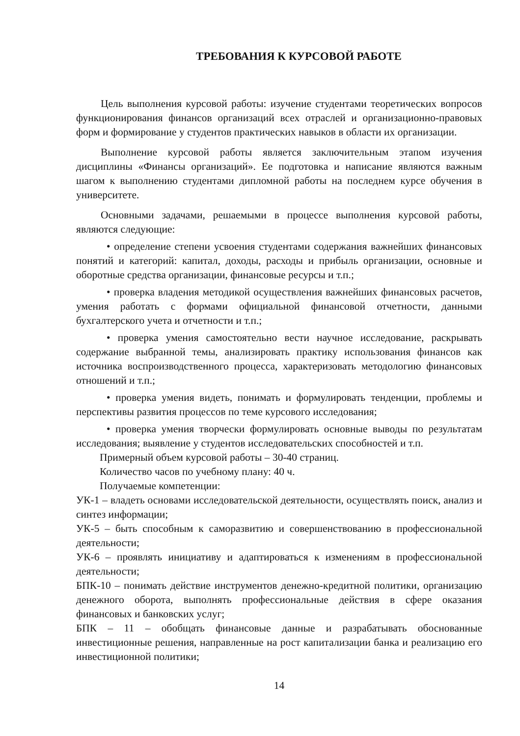ТРЕБОВАНИЯ К КУРСОВОЙ РАБОТЕ
Цель выполнения курсовой работы: изучение студентами теоретических вопросов функционирования финансов организаций всех отраслей и организационно-правовых форм и формирование у студентов практических навыков в области их организации.
Выполнение курсовой работы является заключительным этапом изучения дисциплины «Финансы организаций». Ее подготовка и написание являются важным шагом к выполнению студентами дипломной работы на последнем курсе обучения в университете.
Основными задачами, решаемыми в процессе выполнения курсовой работы, являются следующие:
• определение степени усвоения студентами содержания важнейших финансовых понятий и категорий: капитал, доходы, расходы и прибыль организации, основные и оборотные средства организации, финансовые ресурсы и т.п.;
• проверка владения методикой осуществления важнейших финансовых расчетов, умения работать с формами официальной финансовой отчетности, данными бухгалтерского учета и отчетности и т.п.;
• проверка умения самостоятельно вести научное исследование, раскрывать содержание выбранной темы, анализировать практику использования финансов как источника воспроизводственного процесса, характеризовать методологию финансовых отношений и т.п.;
• проверка умения видеть, понимать и формулировать тенденции, проблемы и перспективы развития процессов по теме курсового исследования;
• проверка умения творчески формулировать основные выводы по результатам исследования; выявление у студентов исследовательских способностей и т.п.
Примерный объем курсовой работы – 30-40 страниц.
Количество часов по учебному плану: 40 ч.
Получаемые компетенции:
УК-1 – владеть основами исследовательской деятельности, осуществлять поиск, анализ и синтез информации;
УК-5 – быть способным к саморазвитию и совершенствованию в профессиональной деятельности;
УК-6 – проявлять инициативу и адаптироваться к изменениям в профессиональной деятельности;
БПК-10 – понимать действие инструментов денежно-кредитной политики, организацию денежного оборота, выполнять профессиональные действия в сфере оказания финансовых и банковских услуг;
БПК – 11 – обобщать финансовые данные и разрабатывать обоснованные инвестиционные решения, направленные на рост капитализации банка и реализацию его инвестиционной политики;
14